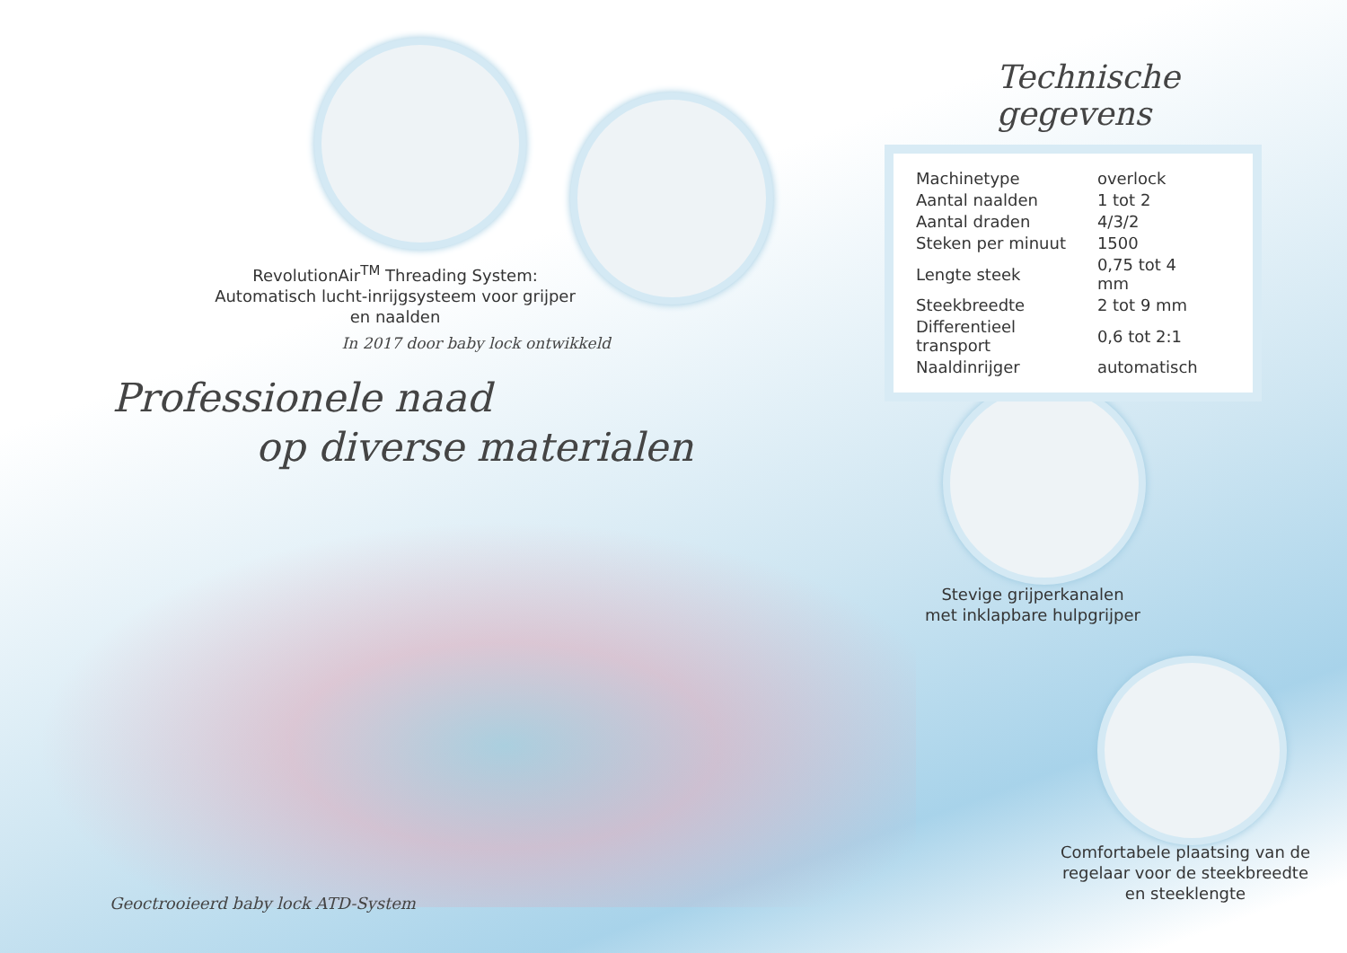RevolutionAir<sup>TM</sup> Threading System: Automatisch lucht-inrijgsysteem voor grijper en naalden
In 2017 door baby lock ontwikkeld
Technische gegevens
| Machinetype | overlock |
| Aantal naalden | 1 tot 2 |
| Aantal draden | 4/3/2 |
| Steken per minuut | 1500 |
| Lengte steek | 0,75 tot 4 mm |
| Steekbreedte | 2 tot 9 mm |
| Differentieel transport | 0,6 tot 2:1 |
| Naaldinrijger | automatisch |
Professionele naad
op diverse materialen
Stevige grijperkanalen met inklapbare hulpgrijper
Comfortabele plaatsing van de regelaar voor de steekbreedte en steeklengte
Geoctrooieerd baby lock ATD-System